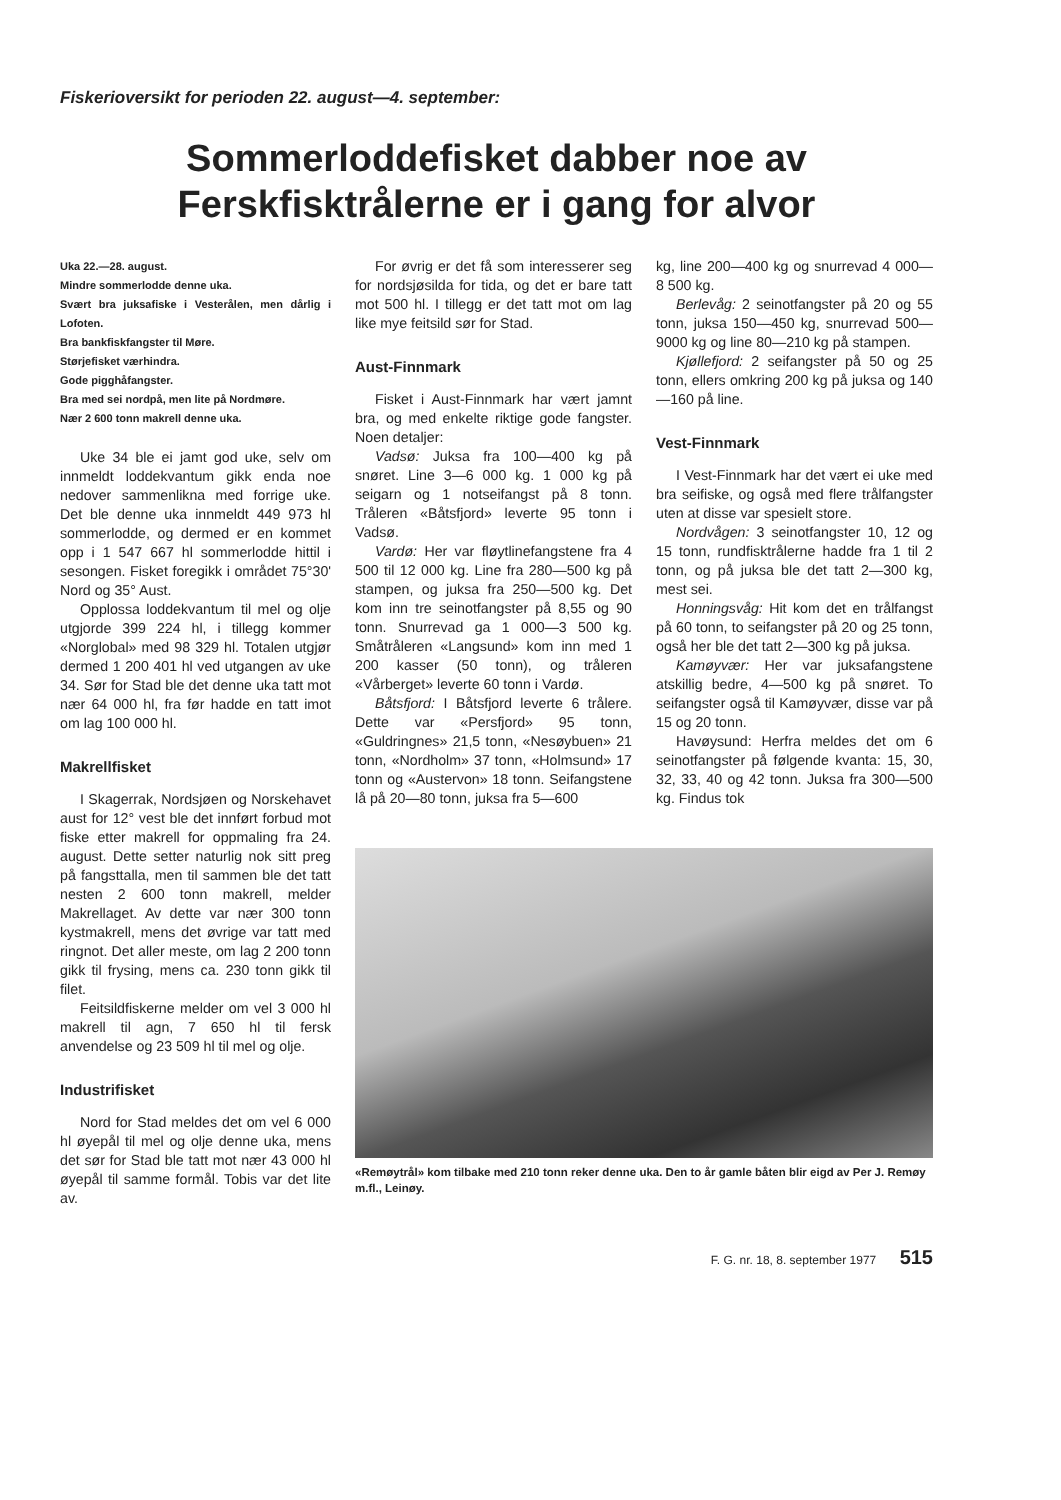Fiskerioversikt for perioden 22. august—4. september:
Sommerloddefisket dabber noe av
Ferskfisktrålerne er i gang for alvor
Uka 22.—28. august.
Mindre sommerlodde denne uka.
Svært bra juksafiske i Vesterålen, men dårlig i Lofoten.
Bra bankfiskfangster til Møre.
Størjefisket værhindra.
Gode pigghåfangster.
Bra med sei nordpå, men lite på Nordmøre.
Nær 2 600 tonn makrell denne uka.
Uke 34 ble ei jamt god uke, selv om innmeldt loddekvantum gikk enda noe nedover sammenlikna med forrige uke. Det ble denne uka innmeldt 449 973 hl sommerlodde, og dermed er en kommet opp i 1 547 667 hl sommerlodde hittil i sesongen. Fisket foregikk i området 75°30' Nord og 35° Aust.
Opplossa loddekvantum til mel og olje utgjorde 399 224 hl, i tillegg kommer «Norglobal» med 98 329 hl. Totalen utgjør dermed 1 200 401 hl ved utgangen av uke 34. Sør for Stad ble det denne uka tatt mot nær 64 000 hl, fra før hadde en tatt imot om lag 100 000 hl.
Makrellfisket
I Skagerrak, Nordsjøen og Norskehavet aust for 12° vest ble det innført forbud mot fiske etter makrell for oppmaling fra 24. august. Dette setter naturlig nok sitt preg på fangsttalla, men til sammen ble det tatt nesten 2 600 tonn makrell, melder Makrellaget. Av dette var nær 300 tonn kystmakrell, mens det øvrige var tatt med ringnot. Det aller meste, om lag 2 200 tonn gikk til frysing, mens ca. 230 tonn gikk til filet.
Feitsildfiskerne melder om vel 3 000 hl makrell til agn, 7 650 hl til fersk anvendelse og 23 509 hl til mel og olje.
Industrifisket
Nord for Stad meldes det om vel 6 000 hl øyepål til mel og olje denne uka, mens det sør for Stad ble tatt mot nær 43 000 hl øyepål til samme formål. Tobis var det lite av.
For øvrig er det få som interesserer seg for nordsjøsilda for tida, og det er bare tatt mot 500 hl. I tillegg er det tatt mot om lag like mye feitsild sør for Stad.
Aust-Finnmark
Fisket i Aust-Finnmark har vært jamnt bra, og med enkelte riktige gode fangster. Noen detaljer:
Vadsø: Juksa fra 100—400 kg på snøret. Line 3—6 000 kg. 1 000 kg på seigarn og 1 notseifangst på 8 tonn. Tråleren «Båtsfjord» leverte 95 tonn i Vadsø.
Vardø: Her var fløytlinefangstene fra 4 500 til 12 000 kg. Line fra 280—500 kg på stampen, og juksa fra 250—500 kg. Det kom inn tre seinotfangster på 8,55 og 90 tonn. Snurrevad ga 1 000—3 500 kg. Småtråleren «Langsund» kom inn med 1 200 kasser (50 tonn), og tråleren «Vårberget» leverte 60 tonn i Vardø.
Båtsfjord: I Båtsfjord leverte 6 trålere. Dette var «Persfjord» 95 tonn, «Guldringnes» 21,5 tonn, «Nesøybuen» 21 tonn, «Nordholm» 37 tonn, «Holmsund» 17 tonn og «Austervon» 18 tonn. Seifangstene lå på 20—80 tonn, juksa fra 5—600
kg, line 200—400 kg og snurrevad 4 000—8 500 kg.
Berlevåg: 2 seinotfangster på 20 og 55 tonn, juksa 150—450 kg, snurrevad 500—9000 kg og line 80—210 kg på stampen.
Kjøllefjord: 2 seifangster på 50 og 25 tonn, ellers omkring 200 kg på juksa og 140—160 på line.
Vest-Finnmark
I Vest-Finnmark har det vært ei uke med bra seifiske, og også med flere trålfangster uten at disse var spesielt store.
Nordvågen: 3 seinotfangster 10, 12 og 15 tonn, rundfisktrålerne hadde fra 1 til 2 tonn, og på juksa ble det tatt 2—300 kg, mest sei.
Honningsvåg: Hit kom det en trålfangst på 60 tonn, to seifangster på 20 og 25 tonn, også her ble det tatt 2—300 kg på juksa.
Kamøyvær: Her var juksafangstene atskillig bedre, 4—500 kg på snøret. To seifangster også til Kamøyvær, disse var på 15 og 20 tonn.
Havøysund: Herfra meldes det om 6 seinotfangster på følgende kvanta: 15, 30, 32, 33, 40 og 42 tonn. Juksa fra 300—500 kg. Findus tok
«Remøytrål» kom tilbake med 210 tonn reker denne uka. Den to år gamle båten blir eigd av Per J. Remøy m.fl., Leinøy.
F. G. nr. 18, 8. september 1977 515